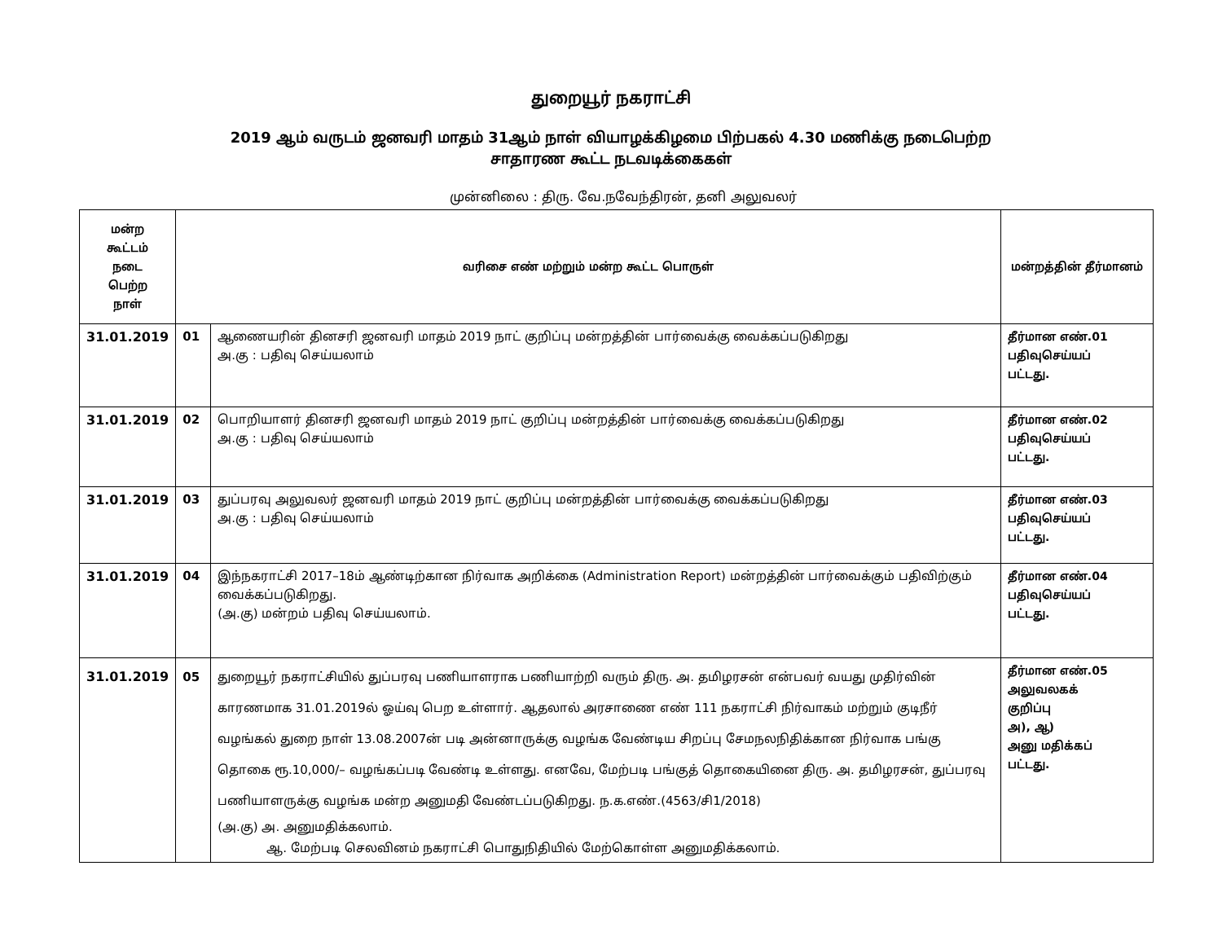துறையூர் நகராட்சி
2019 ஆம் வருடம் ஜனவரி மாதம் 31ஆம் நாள் வியாழக்கிழமை பிற்பகல் 4.30 மணிக்கு நடைபெற்ற
சாதாரண கூட்ட நடவடிக்கைகள்
முன்னிலை : திரு. வே.நவேந்திரன், தனி அலுவலர்
| மன்ற கூட்டம் நடை பெற்ற நாள் | வரிசை எண் மற்றும் மன்ற கூட்ட பொருள் | | மன்றத்தின் தீர்மானம் |
| --- | --- | --- | --- |
| 31.01.2019 | 01 | ஆணையரின் தினசரி ஜனவரி மாதம் 2019 நாட் குறிப்பு மன்றத்தின் பார்வைக்கு வைக்கப்படுகிறது அ.கு : பதிவு செய்யலாம் | தீர்மான எண்.01 பதிவுசெய்யப் பட்டது. |
| 31.01.2019 | 02 | பொறியாளர் தினசரி ஜனவரி மாதம் 2019 நாட் குறிப்பு மன்றத்தின் பார்வைக்கு வைக்கப்படுகிறது அ.கு : பதிவு செய்யலாம் | தீர்மான எண்.02 பதிவுசெய்யப் பட்டது. |
| 31.01.2019 | 03 | துப்பரவு அலுவலர் ஜனவரி மாதம் 2019 நாட் குறிப்பு மன்றத்தின் பார்வைக்கு வைக்கப்படுகிறது அ.கு : பதிவு செய்யலாம் | தீர்மான எண்.03 பதிவுசெய்யப் பட்டது. |
| 31.01.2019 | 04 | இந்நகராட்சி 2017–18ம் ஆண்டிற்கான நிர்வாக அறிக்கை (Administration Report) மன்றத்தின் பார்வைக்கும் பதிவிற்கும் வைக்கப்படுகிறது. (அ.கு) மன்றம் பதிவு செய்யலாம். | தீர்மான எண்.04 பதிவுசெய்யப் பட்டது. |
| 31.01.2019 | 05 | துறையூர் நகராட்சியில் துப்பரவு பணியாளராக பணியாற்றி வரும் திரு. அ. தமிழரசன் என்பவர் வயது முதிர்வின் காரணமாக 31.01.2019ல் ஓய்வு பெற உள்ளார். ஆதலால் அரசாணை எண் 111 நகராட்சி நிர்வாகம் மற்றும் குடிநீர் வழங்கல் துறை நாள் 13.08.2007ன் படி அன்னாருக்கு வழங்க வேண்டிய சிறப்பு சேமநலநிதிக்கான நிர்வாக பங்கு தொகை ரூ.10,000/– வழங்கப்படி வேண்டி உள்ளது. எனவே, மேற்படி பங்குத் தொகையினை திரு. அ. தமிழரசன், துப்பரவு பணியாளருக்கு வழங்க மன்ற அனுமதி வேண்டப்படுகிறது. ந.க.எண்.(4563/சி1/2018) (அ.கு) அ. அனுமதிக்கலாம். ஆ. மேற்படி செலவினம் நகராட்சி பொதுநிதியில் மேற்கொள்ள அனுமதிக்கலாம். | தீர்மான எண்.05 அலுவலகக் குறிப்பு அ), ஆ) அனு மதிக்கப் பட்டது. |